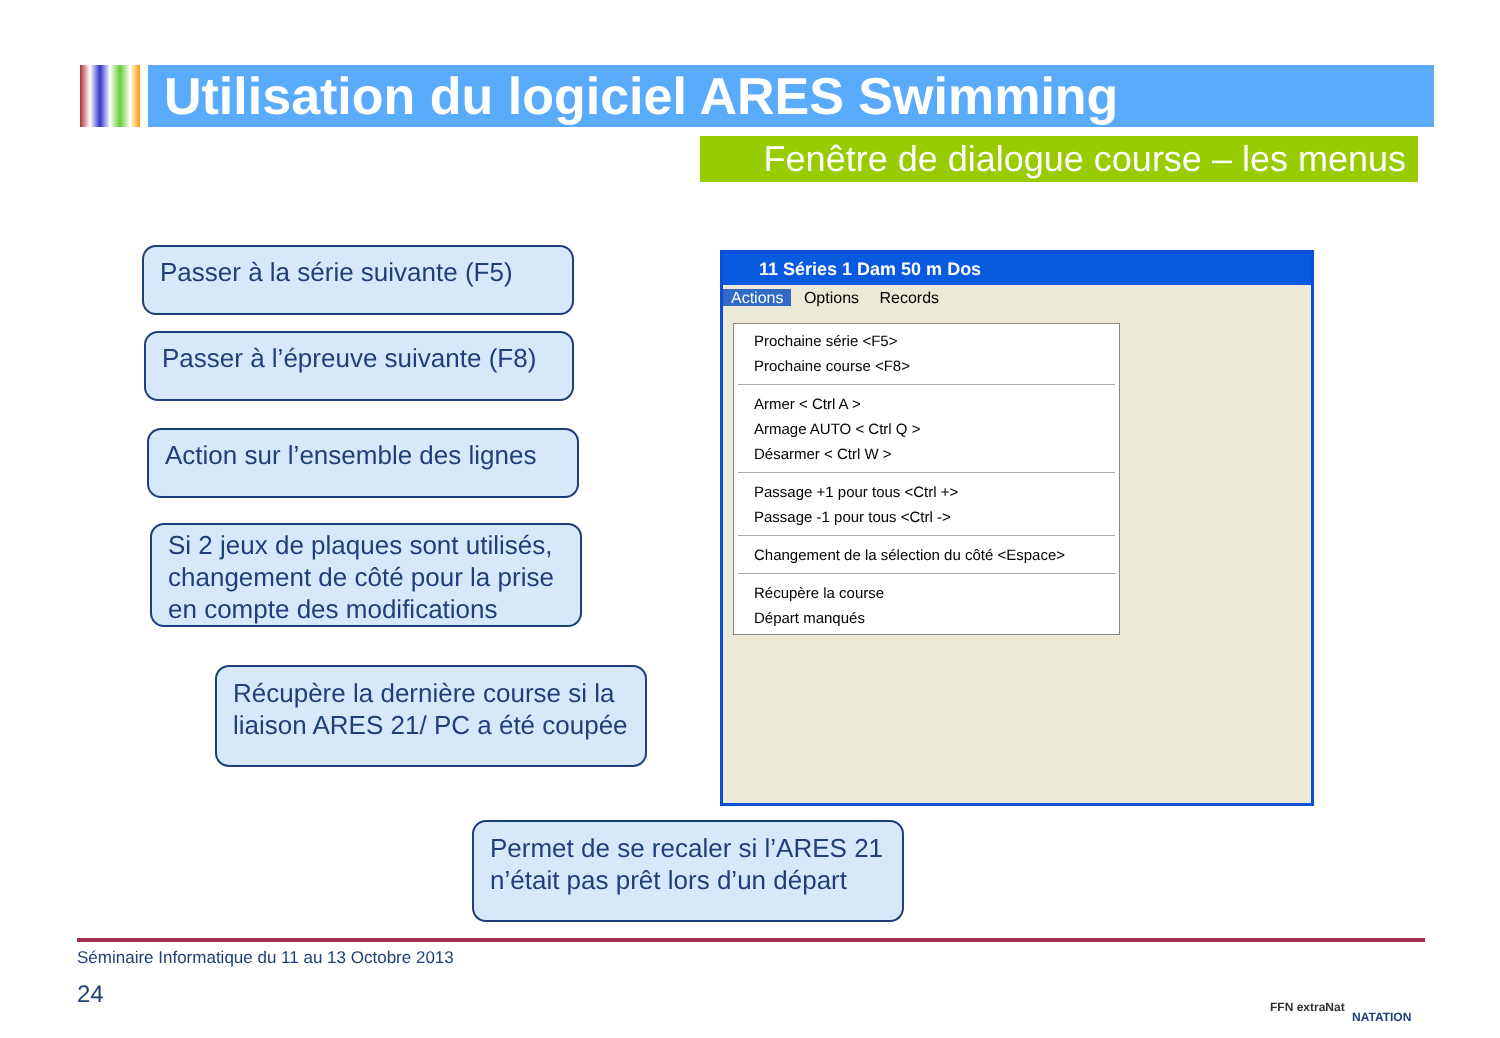Utilisation du logiciel ARES Swimming
Fenêtre de dialogue course – les menus
Passer à la série suivante (F5)
Passer à l’épreuve suivante (F8)
Action sur l’ensemble des lignes
Si 2 jeux de plaques sont utilisés, changement de côté pour la prise en compte des modifications
Récupère la dernière course si la liaison ARES 21/ PC a été coupée
Permet de se recaler si l’ARES 21 n’était pas prêt lors d’un départ
11 Séries 1 Dam 50 m Dos
Actions Options Records
Prochaine série <F5>
Prochaine course <F8>
Armer < Ctrl A >
Armage AUTO < Ctrl Q >
Désarmer < Ctrl W >
Passage +1 pour tous <Ctrl +>
Passage -1 pour tous <Ctrl ->
Changement de la sélection du côté <Espace>
Récupère la course
Départ manqués
Séminaire Informatique du 11 au 13 Octobre 2013
24 FFN extraNat
NATATION